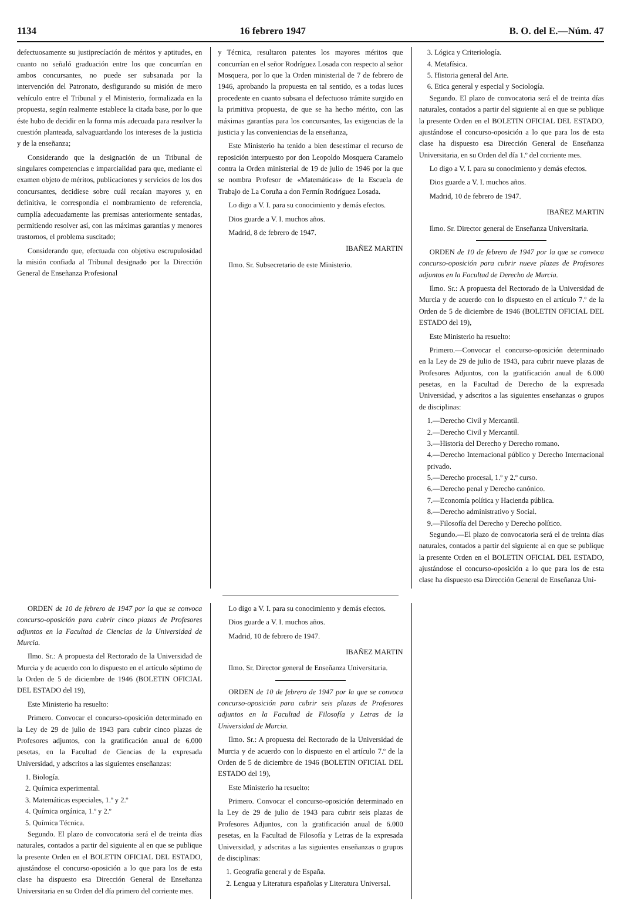1134 16 febrero 1947 B. O. del E.—Núm. 47
defectuosamente su justiprecíación de méritos y aptitudes, en cuanto no señaló graduación entre los que concurrían en ambos concursantes, no puede ser subsanada por la intervención del Patronato, desfigurando su misión de mero vehículo entre el Tribunal y el Ministerio, formalizada en la propuesta, según realmente establece la citada base, por lo que éste hubo de decidir en la forma más adecuada para resolver la cuestión planteada, salvaguardando los intereses de la justicia y de la enseñanza;
Considerando que la designación de un Tribunal de singulares competencias e imparcialidad para que, mediante el examen objeto de méritos, publicaciones y servicios de los dos concursantes, decidiese sobre cuál recaían mayores y, en definitiva, le correspondía el nombramiento de referencia, cumplía adecuadamente las premisas anteriormente sentadas, permitiendo resolver así, con las máximas garantías y menores trastornos, el problema suscitado;
Considerando que, efectuada con objetiva escrupulosidad la misión confiada al Tribunal designado por la Dirección General de Enseñanza Profesional
y Técnica, resultaron patentes los mayores méritos que concurrían en el señor Rodríguez Losada con respecto al señor Mosquera, por lo que la Orden ministerial de 7 de febrero de 1946, aprobando la propuesta en tal sentido, es a todas luces procedente en cuanto subsana el defectuoso trámite surgido en la primitiva propuesta, de que se ha hecho mérito, con las máximas garantías para los concursantes, las exigencias de la justicia y las conveniencias de la enseñanza,
Este Ministerio ha tenido a bien desestimar el recurso de reposición interpuesto por don Leopoldo Mosquera Caramelo contra la Orden ministerial de 19 de julio de 1946 por la que se nombra Profesor de «Matemáticas» de la Escuela de Trabajo de La Coruña a don Fermín Rodríguez Losada.
Lo digo a V. I. para su conocimiento y demás efectos.
Dios guarde a V. I. muchos años.
Madrid, 8 de febrero de 1947.
IBAÑEZ MARTIN
Ilmo. Sr. Subsecretario de este Ministerio.
3. Lógica y Criteriología.
4. Metafísica.
5. Historia general del Arte.
6. Etica general y especial y Sociología.
Segundo. El plazo de convocatoria será el de treinta días naturales, contados a partir del siguiente al en que se publique la presente Orden en el BOLETIN OFICIAL DEL ESTADO, ajustándose el concurso-oposición a lo que para los de esta clase ha dispuesto esa Dirección General de Enseñanza Universitaria, en su Orden del día 1.º del corriente mes.
Lo digo a V. I. para su conocimiento y demás efectos.
Dios guarde a V. I. muchos años.
Madrid, 10 de febrero de 1947.
IBAÑEZ MARTIN
Ilmo. Sr. Director general de Enseñanza Universitaria.
ORDEN de 10 de febrero de 1947 por la que se convoca concurso-oposición para cubrir nueve plazas de Profesores adjuntos en la Facultad de Derecho de Murcia.
Ilmo. Sr.: A propuesta del Rectorado de la Universidad de Murcia y de acuerdo con lo dispuesto en el artículo 7.º de la Orden de 5 de diciembre de 1946 (BOLETIN OFICIAL DEL ESTADO del 19),
Este Ministerio ha resuelto:
Primero.—Convocar el concurso-oposición determinado en la Ley de 29 de julio de 1943, para cubrir nueve plazas de Profesores Adjuntos, con la gratificación anual de 6.000 pesetas, en la Facultad de Derecho de la expresada Universidad, y adscritos a las siguientes enseñanzas o grupos de disciplinas:
1.—Derecho Civil y Mercantil.
2.—Derecho Civil y Mercantil.
3.—Historia del Derecho y Derecho romano.
4.—Derecho Internacional público y Derecho Internacional privado.
5.—Derecho procesal, 1.º y 2.º curso.
6.—Derecho penal y Derecho canónico.
7.—Economía política y Hacienda pública.
8.—Derecho administrativo y Social.
9.—Filosofía del Derecho y Derecho político.
Segundo.—El plazo de convocatoria será el de treinta días naturales, contados a partir del siguiente al en que se publique la presente Orden en el BOLETIN OFICIAL DEL ESTADO, ajustándose el concurso-oposición a lo que para los de esta clase ha dispuesto esa Dirección General de Enseñanza Uni-
ORDEN de 10 de febrero de 1947 por la que se convoca concurso-oposición para cubrir cinco plazas de Profesores adjuntos en la Facultad de Ciencias de la Universidad de Murcia.
Ilmo. Sr.: A propuesta del Rectorado de la Universidad de Murcia y de acuerdo con lo dispuesto en el artículo séptimo de la Orden de 5 de diciembre de 1946 (BOLETIN OFICIAL DEL ESTADO del 19),
Este Ministerio ha resuelto:
Primero. Convocar el concurso-oposición determinado en la Ley de 29 de julio de 1943 para cubrir cinco plazas de Profesores adjuntos, con la gratificación anual de 6.000 pesetas, en la Facultad de Ciencias de la expresada Universidad, y adscritos a las siguientes enseñanzas:
1. Biología.
2. Química experimental.
3. Matemáticas especiales, 1.º y 2.º
4. Química orgánica, 1.º y 2.º
5. Química Técnica.
Segundo. El plazo de convocatoria será el de treinta días naturales, contados a partir del siguiente al en que se publique la presente Orden en el BOLETIN OFICIAL DEL ESTADO, ajustándose el concurso-oposición a lo que para los de esta clase ha dispuesto esa Dirección General de Enseñanza Universitaria en su Orden del día primero del corriente mes.
Lo digo a V. I. para su conocimiento y demás efectos.
Dios guarde a V. I. muchos años.
Madrid, 10 de febrero de 1947.
IBAÑEZ MARTIN
Ilmo. Sr. Director general de Enseñanza Universitaria.
ORDEN de 10 de febrero de 1947 por la que se convoca concurso-oposición para cubrir seis plazas de Profesores adjuntos en la Facultad de Filosofía y Letras de la Universidad de Murcia.
Ilmo. Sr.: A propuesta del Rectorado de la Universidad de Murcia y de acuerdo con lo dispuesto en el artículo 7.º de la Orden de 5 de diciembre de 1946 (BOLETIN OFICIAL DEL ESTADO del 19),
Este Ministerio ha resuelto:
Primero. Convocar el concurso-oposición determinado en la Ley de 29 de julio de 1943 para cubrir seis plazas de Profesores Adjuntos, con la gratificación anual de 6.000 pesetas, en la Facultad de Filosofía y Letras de la expresada Universidad, y adscritas a las siguientes enseñanzas o grupos de disciplinas:
1. Geografía general y de España.
2. Lengua y Literatura españolas y Literatura Universal.